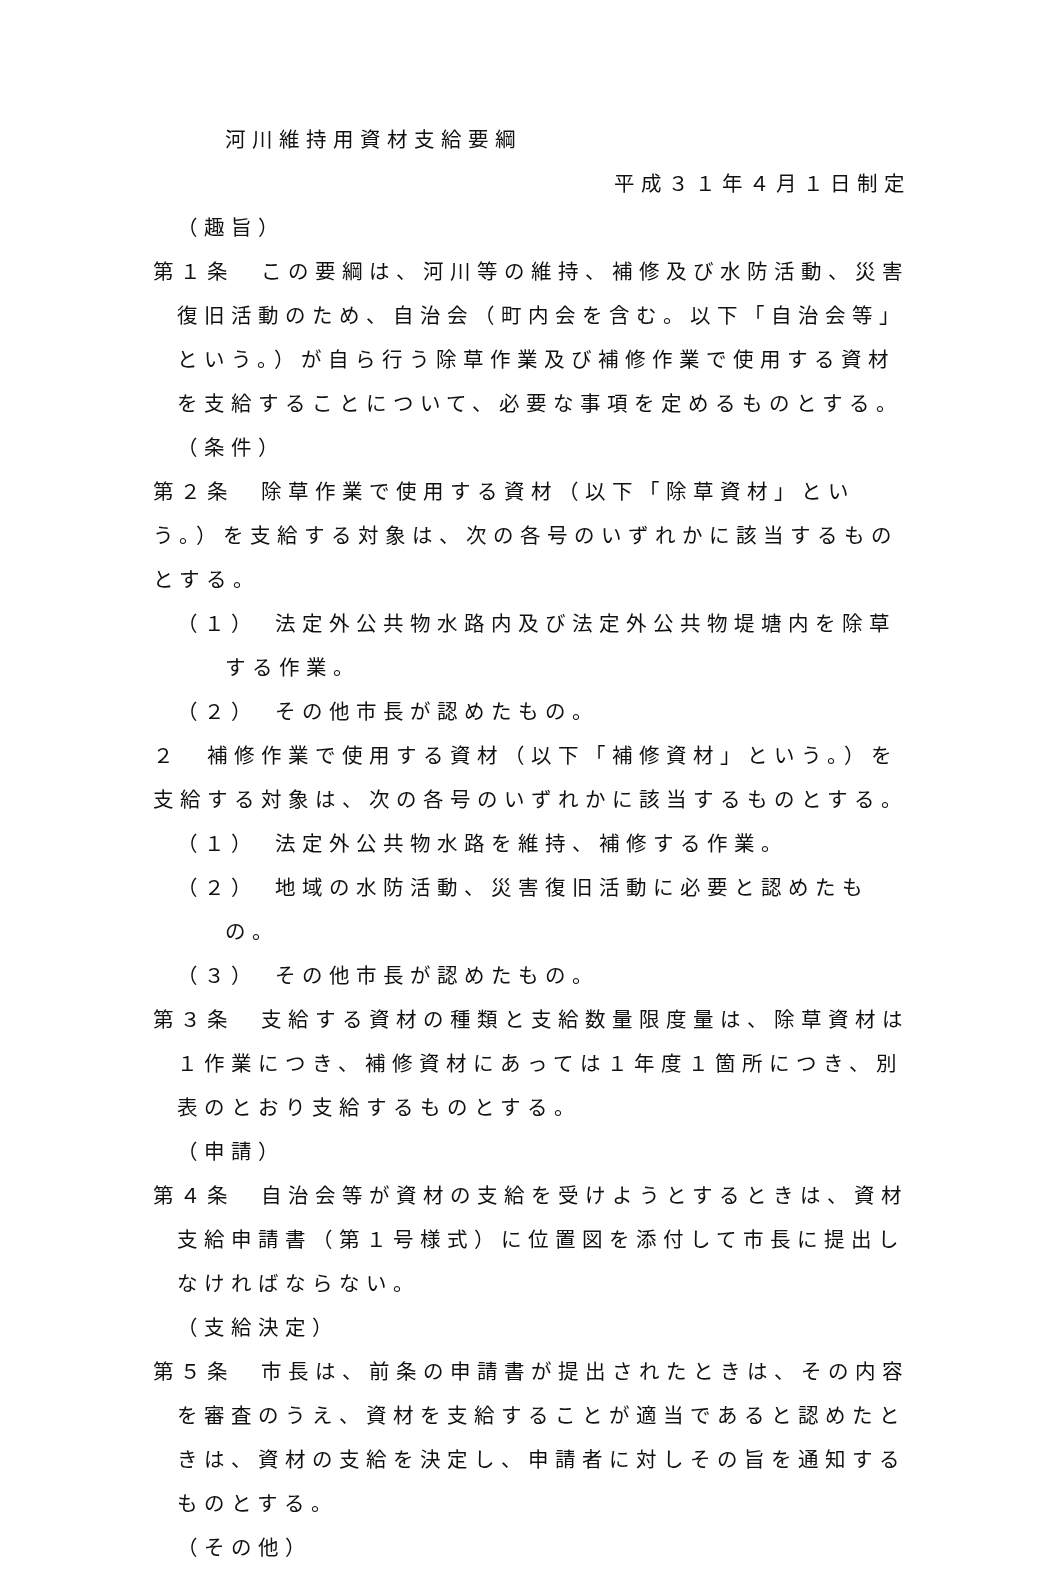河川維持用資材支給要綱
平成３１年４月１日制定
（趣旨）
第１条　この要綱は、河川等の維持、補修及び水防活動、災害復旧活動のため、自治会（町内会を含む。以下「自治会等」という。）が自ら行う除草作業及び補修作業で使用する資材を支給することについて、必要な事項を定めるものとする。
（条件）
第２条　除草作業で使用する資材（以下「除草資材」という。）を支給する対象は、次の各号のいずれかに該当するものとする。
（１）　法定外公共物水路内及び法定外公共物堤塘内を除草する作業。
（２）　その他市長が認めたもの。
２　補修作業で使用する資材（以下「補修資材」という。）を支給する対象は、次の各号のいずれかに該当するものとする。
（１）　法定外公共物水路を維持、補修する作業。
（２）　地域の水防活動、災害復旧活動に必要と認めたもの。
（３）　その他市長が認めたもの。
第３条　支給する資材の種類と支給数量限度量は、除草資材は１作業につき、補修資材にあっては１年度１箇所につき、別表のとおり支給するものとする。
（申請）
第４条　自治会等が資材の支給を受けようとするときは、資材支給申請書（第１号様式）に位置図を添付して市長に提出しなければならない。
（支給決定）
第５条　市長は、前条の申請書が提出されたときは、その内容を審査のうえ、資材を支給することが適当であると認めたときは、資材の支給を決定し、申請者に対しその旨を通知するものとする。
（その他）